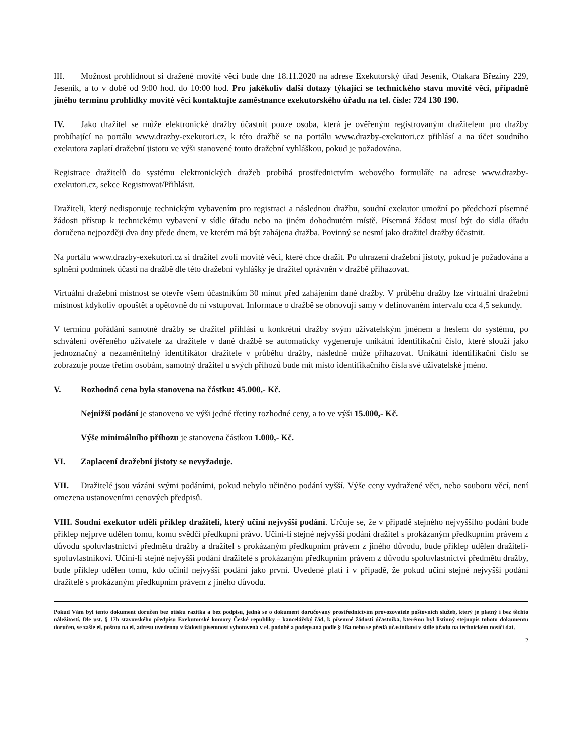III. Možnost prohlídnout si dražené movité věci bude dne 18.11.2020 na adrese Exekutorský úřad Jeseník, Otakara Březiny 229, Jeseník, a to v době od 9:00 hod. do 10:00 hod. Pro jakékoliv další dotazy týkající se technického stavu movité věci, případně jiného termínu prohlídky movité věci kontaktujte zaměstnance exekutorského úřadu na tel. čísle: 724 130 190.
IV. Jako dražitel se může elektronické dražby účastnit pouze osoba, která je ověřeným registrovaným dražitelem pro dražby probíhající na portálu www.drazby-exekutori.cz, k této dražbě se na portálu www.drazby-exekutori.cz přihlásí a na účet soudního exekutora zaplatí dražební jistotu ve výši stanovené touto dražební vyhláškou, pokud je požadována.
Registrace dražitelů do systému elektronických dražeb probíhá prostřednictvím webového formuláře na adrese www.drazby-exekutori.cz, sekce Registrovat/Přihlásit.
Dražiteli, který nedisponuje technickým vybavením pro registraci a následnou dražbu, soudní exekutor umožní po předchozí písemné žádosti přístup k technickému vybavení v sídle úřadu nebo na jiném dohodnutém místě. Písemná žádost musí být do sídla úřadu doručena nejpozději dva dny přede dnem, ve kterém má být zahájena dražba. Povinný se nesmí jako dražitel dražby účastnit.
Na portálu www.drazby-exekutori.cz si dražitel zvolí movité věci, které chce dražit. Po uhrazení dražební jistoty, pokud je požadována a splnění podmínek účasti na dražbě dle této dražební vyhlášky je dražitel oprávněn v dražbě přihazovat.
Virtuální dražební místnost se otevře všem účastníkům 30 minut před zahájením dané dražby. V průběhu dražby lze virtuální dražební místnost kdykoliv opouštět a opětovně do ní vstupovat. Informace o dražbě se obnovují samy v definovaném intervalu cca 4,5 sekundy.
V termínu pořádání samotné dražby se dražitel přihlásí u konkrétní dražby svým uživatelským jménem a heslem do systému, po schválení ověřeného uživatele za dražitele v dané dražbě se automaticky vygeneruje unikátní identifikační číslo, které slouží jako jednoznačný a nezaměnitelný identifikátor dražitele v průběhu dražby, následně může přihazovat. Unikátní identifikační číslo se zobrazuje pouze třetím osobám, samotný dražitel u svých příhozů bude mít místo identifikačního čísla své uživatelské jméno.
V. Rozhodná cena byla stanovena na částku: 45.000,- Kč.
Nejnižší podání je stanoveno ve výši jedné třetiny rozhodné ceny, a to ve výši 15.000,- Kč.
Výše minimálního příhozu je stanovena částkou 1.000,- Kč.
VI. Zaplacení dražební jistoty se nevyžaduje.
VII. Dražitelé jsou vázáni svými podáními, pokud nebylo učiněno podání vyšší. Výše ceny vydražené věci, nebo souboru věcí, není omezena ustanoveními cenových předpisů.
VIII. Soudní exekutor udělí příklep dražiteli, který učiní nejvyšší podání. Určuje se, že v případě stejného nejvyššího podání bude příklep nejprve udělen tomu, komu svědčí předkupní právo. Učiní-li stejné nejvyšší podání dražitel s prokázaným předkupním právem z důvodu spoluvlastnictví předmětu dražby a dražitel s prokázaným předkupním právem z jiného důvodu, bude příklep udělen dražiteli-spoluvlastníkovi. Učiní-li stejné nejvyšší podání dražitelé s prokázaným předkupním právem z důvodu spoluvlastnictví předmětu dražby, bude příklep udělen tomu, kdo učinil nejvyšší podání jako první. Uvedené platí i v případě, že pokud učiní stejné nejvyšší podání dražitelé s prokázaným předkupním právem z jiného důvodu.
Pokud Vám byl tento dokument doručen bez otisku razítka a bez podpisu, jedná se o dokument doručovaný prostřednictvím provozovatele poštovních služeb, který je platný i bez těchto náležitostí. Dle ust. § 17b stavovského předpisu Exekutorské komory České republiky – kancelářský řád, k písemné žádosti účastníka, kterému byl listinný stejnopis tohoto dokumentu doručen, se zašle el. poštou na el. adresu uvedenou v žádosti písemnost vyhotovená v el. podobě a podepsaná podle § 16a nebo se předá účastníkovi v sídle úřadu na technickém nosiči dat.
2